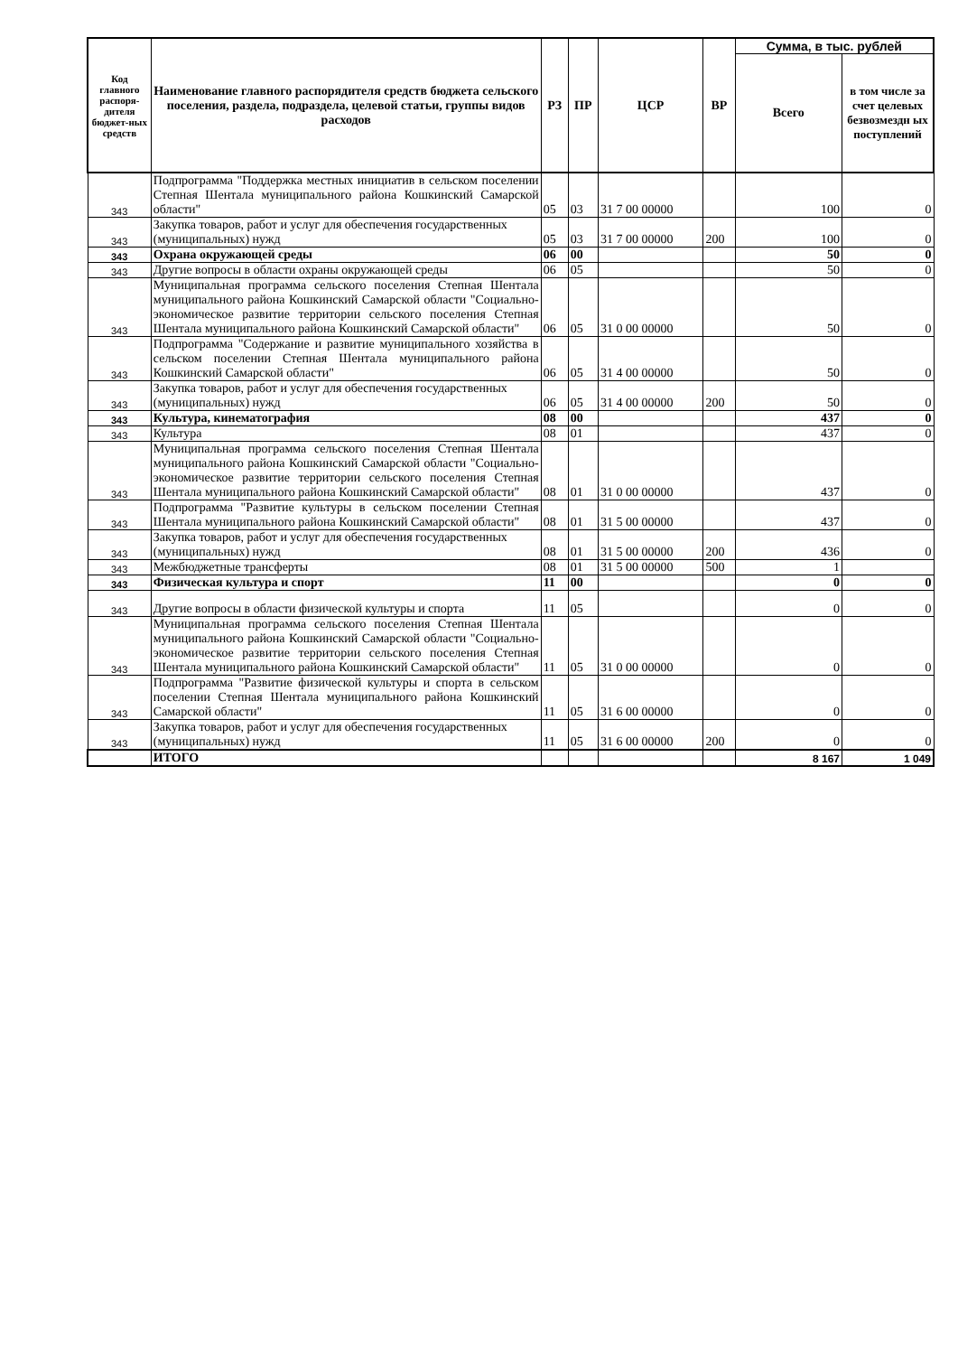| Код главного распоря-дителя бюджет-ных средств | Наименование главного распорядителя средств бюджета сельского поселения, раздела, подраздела, целевой статьи, группы видов расходов | РЗ | ПР | ЦСР | ВР | Сумма, в тыс. рублей | |
| --- | --- | --- | --- | --- | --- | --- | --- |
| | | | | | | Всего | в том числе за счет целевых безвозмездн ых поступлений |
| 343 | Подпрограмма "Поддержка местных инициатив в сельском поселении Степная Шентала муниципального района Кошкинский Самарской области" | 05 | 03 | 31 7 00 00000 | | 100 | 0 |
| 343 | Закупка товаров, работ и услуг для обеспечения государственных (муниципальных) нужд | 05 | 03 | 31 7 00 00000 | 200 | 100 | 0 |
| 343 | Охрана окружающей среды | 06 | 00 | | | 50 | 0 |
| 343 | Другие вопросы в области охраны окружающей среды | 06 | 05 | | | 50 | 0 |
| 343 | Муниципальная программа сельского поселения Степная Шентала муниципального района Кошкинский Самарской области "Социально-экономическое развитие территории сельского поселения Степная Шентала муниципального района Кошкинский Самарской области" | 06 | 05 | 31 0 00 00000 | | 50 | 0 |
| 343 | Подпрограмма "Содержание и развитие муниципального хозяйства в сельском поселении Степная Шентала муниципального района Кошкинский Самарской области" | 06 | 05 | 31 4 00 00000 | | 50 | 0 |
| 343 | Закупка товаров, работ и услуг для обеспечения государственных (муниципальных) нужд | 06 | 05 | 31 4 00 00000 | 200 | 50 | 0 |
| 343 | Культура, кинематография | 08 | 00 | | | 437 | 0 |
| 343 | Культура | 08 | 01 | | | 437 | 0 |
| 343 | Муниципальная программа сельского поселения Степная Шентала муниципального района Кошкинский Самарской области "Социально-экономическое развитие территории сельского поселения Степная Шентала муниципального района Кошкинский Самарской области" | 08 | 01 | 31 0 00 00000 | | 437 | 0 |
| 343 | Подпрограмма "Развитие культуры в сельском поселении Степная Шентала муниципального района Кошкинский Самарской области" | 08 | 01 | 31 5 00 00000 | | 437 | 0 |
| 343 | Закупка товаров, работ и услуг для обеспечения государственных (муниципальных) нужд | 08 | 01 | 31 5 00 00000 | 200 | 436 | 0 |
| 343 | Межбюджетные трансферты | 08 | 01 | 31 5 00 00000 | 500 | 1 | |
| 343 | Физическая культура и спорт | 11 | 00 | | | 0 | 0 |
| 343 | Другие вопросы в области физической культуры и спорта | 11 | 05 | | | 0 | 0 |
| 343 | Муниципальная программа сельского поселения Степная Шентала муниципального района Кошкинский Самарской области "Социально-экономическое развитие территории сельского поселения Степная Шентала муниципального района Кошкинский Самарской области" | 11 | 05 | 31 0 00 00000 | | 0 | 0 |
| 343 | Подпрограмма "Развитие физической культуры и спорта в сельском поселении Степная Шентала муниципального района Кошкинский Самарской области" | 11 | 05 | 31 6 00 00000 | | 0 | 0 |
| 343 | Закупка товаров, работ и услуг для обеспечения государственных (муниципальных) нужд | 11 | 05 | 31 6 00 00000 | 200 | 0 | 0 |
| | ИТОГО | | | | | 8 167 | 1 049 |